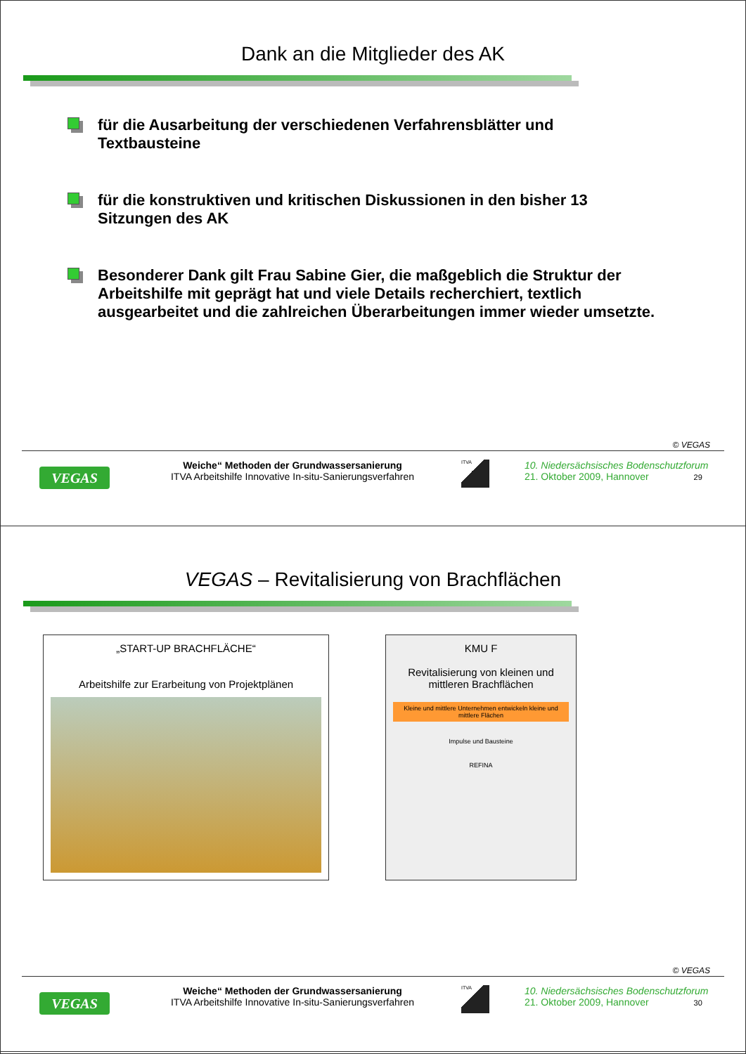Dank an die Mitglieder des AK
für die Ausarbeitung der verschiedenen Verfahrensblätter und Textbausteine
für die konstruktiven und kritischen Diskussionen in den bisher 13 Sitzungen des AK
Besonderer Dank gilt Frau Sabine Gier, die maßgeblich die Struktur der Arbeitshilfe mit geprägt hat und viele Details recherchiert, textlich ausgearbeitet und die zahlreichen Überarbeitungen immer wieder umsetzte.
© VEGAS
VEGAS
Weiche“ Methoden der Grundwassersanierung
ITVA Arbeitshilfe Innovative In-situ-Sanierungsverfahren
ITVA
10. Niedersächsisches Bodenschutzforum
21. Oktober 2009, Hannover 29
VEGAS – Revitalisierung von Brachflächen
„START-UP BRACHFLÄCHE“
Arbeitshilfe zur Erarbeitung von Projektplänen
KMU F
Revitalisierung von kleinen und mittleren Brachflächen
Kleine und mittlere Unternehmen entwickeln kleine und mittlere Flächen
Impulse und Bausteine
REFINA
© VEGAS
VEGAS
Weiche“ Methoden der Grundwassersanierung
ITVA Arbeitshilfe Innovative In-situ-Sanierungsverfahren
ITVA
10. Niedersächsisches Bodenschutzforum
21. Oktober 2009, Hannover 30